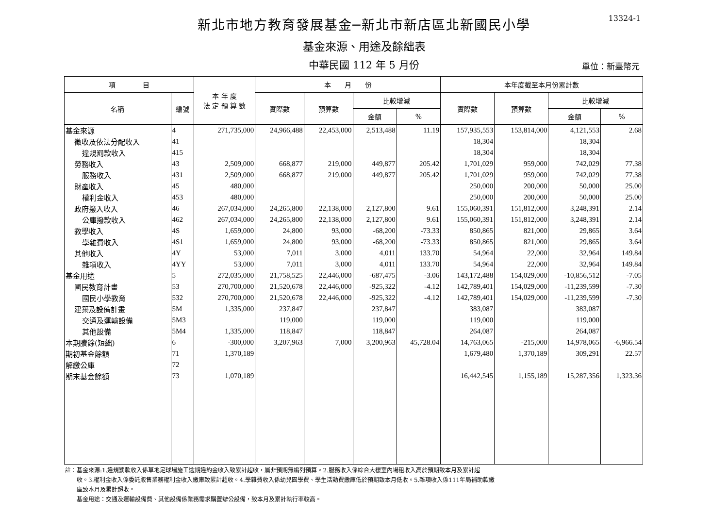13324-1
新北市地方教育發展基金─新北市新店區北新國民小學
基金來源、用途及餘絀表
中華民國 112 年 5 月份 單位：新臺幣元
| 項 目 | | 本 年 度 法 定 預 算 數 | 本 月 份 | | | | 本年度截至本月份累計數 | | | |
| --- | --- | --- | --- | --- | --- | --- | --- | --- | --- | --- |
| 名稱 | 編號 | | 實際數 | 預算數 | 比較增減 | | 實際數 | 預算數 | 比較增減 | |
| | | | | | 金額 | % | | | 金額 | % |
| 基金來源 | 4 | 271,735,000 | 24,966,488 | 22,453,000 | 2,513,488 | 11.19 | 157,935,553 | 153,814,000 | 4,121,553 | 2.68 |
| 徵收及依法分配收入 | 41 | | | | | | 18,304 | | 18,304 | |
| 違規罰款收入 | 415 | | | | | | 18,304 | | 18,304 | |
| 勞務收入 | 43 | 2,509,000 | 668,877 | 219,000 | 449,877 | 205.42 | 1,701,029 | 959,000 | 742,029 | 77.38 |
| 服務收入 | 431 | 2,509,000 | 668,877 | 219,000 | 449,877 | 205.42 | 1,701,029 | 959,000 | 742,029 | 77.38 |
| 財產收入 | 45 | 480,000 | | | | | 250,000 | 200,000 | 50,000 | 25.00 |
| 權利金收入 | 453 | 480,000 | | | | | 250,000 | 200,000 | 50,000 | 25.00 |
| 政府撥入收入 | 46 | 267,034,000 | 24,265,800 | 22,138,000 | 2,127,800 | 9.61 | 155,060,391 | 151,812,000 | 3,248,391 | 2.14 |
| 公庫撥款收入 | 462 | 267,034,000 | 24,265,800 | 22,138,000 | 2,127,800 | 9.61 | 155,060,391 | 151,812,000 | 3,248,391 | 2.14 |
| 教學收入 | 4S | 1,659,000 | 24,800 | 93,000 | -68,200 | -73.33 | 850,865 | 821,000 | 29,865 | 3.64 |
| 學雜費收入 | 4S1 | 1,659,000 | 24,800 | 93,000 | -68,200 | -73.33 | 850,865 | 821,000 | 29,865 | 3.64 |
| 其他收入 | 4Y | 53,000 | 7,011 | 3,000 | 4,011 | 133.70 | 54,964 | 22,000 | 32,964 | 149.84 |
| 雜項收入 | 4YY | 53,000 | 7,011 | 3,000 | 4,011 | 133.70 | 54,964 | 22,000 | 32,964 | 149.84 |
| 基金用途 | 5 | 272,035,000 | 21,758,525 | 22,446,000 | -687,475 | -3.06 | 143,172,488 | 154,029,000 | -10,856,512 | -7.05 |
| 國民教育計畫 | 53 | 270,700,000 | 21,520,678 | 22,446,000 | -925,322 | -4.12 | 142,789,401 | 154,029,000 | -11,239,599 | -7.30 |
| 國民小學教育 | 532 | 270,700,000 | 21,520,678 | 22,446,000 | -925,322 | -4.12 | 142,789,401 | 154,029,000 | -11,239,599 | -7.30 |
| 建築及設備計畫 | 5M | 1,335,000 | 237,847 | | 237,847 | | 383,087 | | 383,087 | |
| 交通及運輸設備 | 5M3 | | 119,000 | | 119,000 | | 119,000 | | 119,000 | |
| 其他設備 | 5M4 | 1,335,000 | 118,847 | | 118,847 | | 264,087 | | 264,087 | |
| 本期賸餘(短絀) | 6 | -300,000 | 3,207,963 | 7,000 | 3,200,963 | 45,728.04 | 14,763,065 | -215,000 | 14,978,065 | -6,966.54 |
| 期初基金餘額 | 71 | 1,370,189 | | | | | 1,679,480 | 1,370,189 | 309,291 | 22.57 |
| 解繳公庫 | 72 | | | | | | | | | |
| 期末基金餘額 | 73 | 1,070,189 | | | | | 16,442,545 | 1,155,189 | 15,287,356 | 1,323.36 |
註：基金來源:1.違規罰款收入係草地足球場施工逾期違約金收入致累計超收，屬非預期無編列預算。2.服務收入係綜合大樓室內場租收入高於預期致本月及累計超
　　收。3.權利金收入係委託販售業務權利金收入繳庫致累計超收。4.學雜費收入係幼兒園學費、學生活動費繳庫低於預期致本月低收。5.雜項收入係111年局補助款繳
　　庫致本月及累計超收。
　　基金用途：交通及運輸設備費、其他設備係業務需求購置辦公設備，致本月及累計執行率較高。